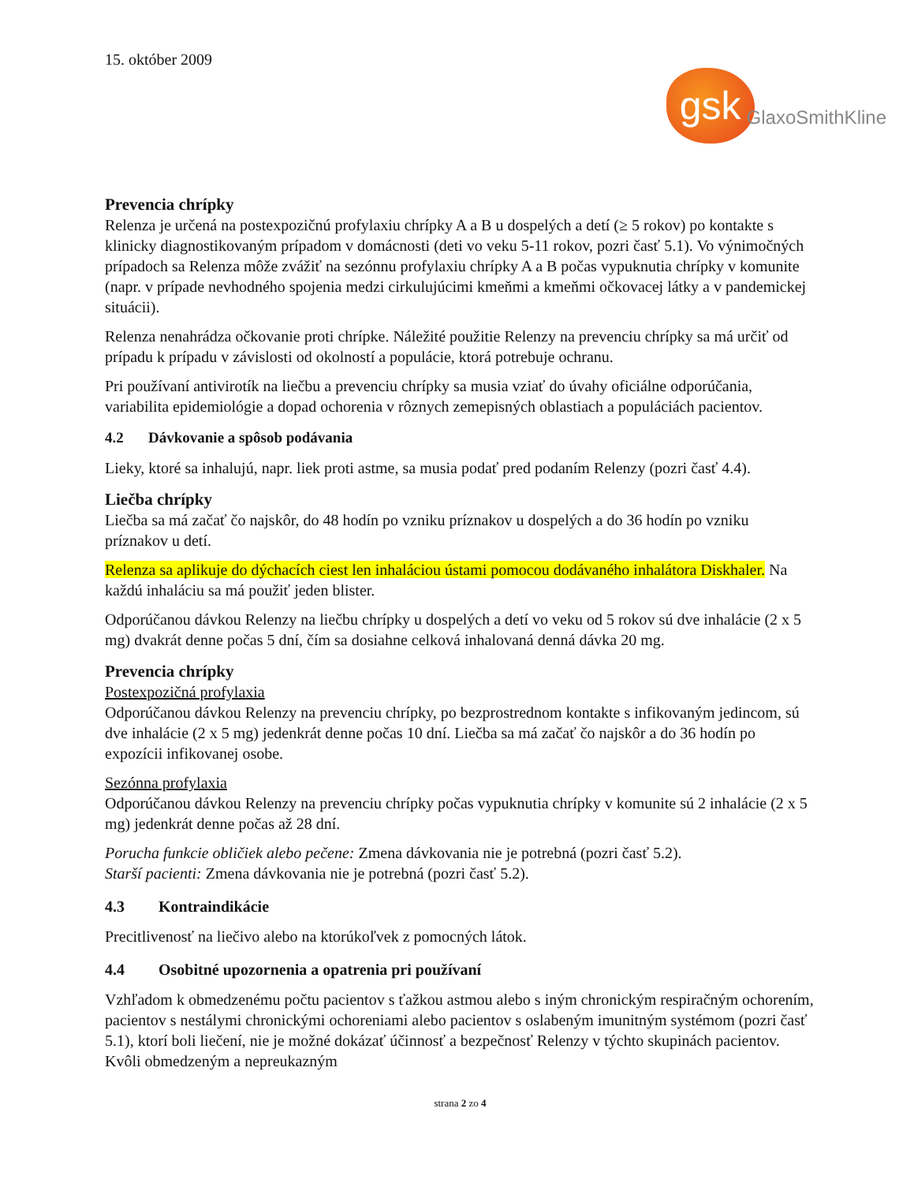15. október 2009
gsk
GlaxoSmithKline
Prevencia chrípky
Relenza je určená na postexpozičnú profylaxiu chrípky A a B u dospelých a detí (≥ 5 rokov) po kontakte s klinicky diagnostikovaným prípadom v domácnosti (deti vo veku 5-11 rokov, pozri časť 5.1). Vo výnimočných prípadoch sa Relenza môže zvážiť na sezónnu profylaxiu chrípky A a B počas vypuknutia chrípky v komunite (napr. v prípade nevhodného spojenia medzi cirkulujúcimi kmeňmi a kmeňmi očkovacej látky a v pandemickej situácii).
Relenza nenahrádza očkovanie proti chrípke. Náležité použitie Relenzy na prevenciu chrípky sa má určiť od prípadu k prípadu v závislosti od okolností a populácie, ktorá potrebuje ochranu.
Pri používaní antivirotík na liečbu a prevenciu chrípky sa musia vziať do úvahy oficiálne odporúčania, variabilita epidemiológie a dopad ochorenia v rôznych zemepisných oblastiach a populáciách pacientov.
4.2 Dávkovanie a spôsob podávania
Lieky, ktoré sa inhalujú, napr. liek proti astme, sa musia podať pred podaním Relenzy (pozri časť 4.4).
Liečba chrípky
Liečba sa má začať čo najskôr, do 48 hodín po vzniku príznakov u dospelých a do 36 hodín po vzniku príznakov u detí.
Relenza sa aplikuje do dýchacích ciest len inhaláciou ústami pomocou dodávaného inhalátora Diskhaler. Na každú inhaláciu sa má použiť jeden blister.
Odporúčanou dávkou Relenzy na liečbu chrípky u dospelých a detí vo veku od 5 rokov sú dve inhalácie (2 x 5 mg) dvakrát denne počas 5 dní, čím sa dosiahne celková inhalovaná denná dávka 20 mg.
Prevencia chrípky
Postexpozičná profylaxia
Odporúčanou dávkou Relenzy na prevenciu chrípky, po bezprostrednom kontakte s infikovaným jedincom, sú dve inhalácie (2 x 5 mg) jedenkrát denne počas 10 dní. Liečba sa má začať čo najskôr a do 36 hodín po expozícii infikovanej osobe.
Sezónna profylaxia
Odporúčanou dávkou Relenzy na prevenciu chrípky počas vypuknutia chrípky v komunite sú 2 inhalácie (2 x 5 mg) jedenkrát denne počas až 28 dní.
Porucha funkcie obličiek alebo pečene: Zmena dávkovania nie je potrebná (pozri časť 5.2).
Starší pacienti: Zmena dávkovania nie je potrebná (pozri časť 5.2).
4.3 Kontraindikácie
Precitlivenosť na liečivo alebo na ktorúkoľvek z pomocných látok.
4.4 Osobitné upozornenia a opatrenia pri používaní
Vzhľadom k obmedzenému počtu pacientov s ťažkou astmou alebo s iným chronickým respiračným ochorením, pacientov s nestálymi chronickými ochoreniami alebo pacientov s oslabeným imunitným systémom (pozri časť 5.1), ktorí boli liečení, nie je možné dokázať účinnosť a bezpečnosť Relenzy v týchto skupinách pacientov. Kvôli obmedzeným a nepreukazným
strana 2 zo 4